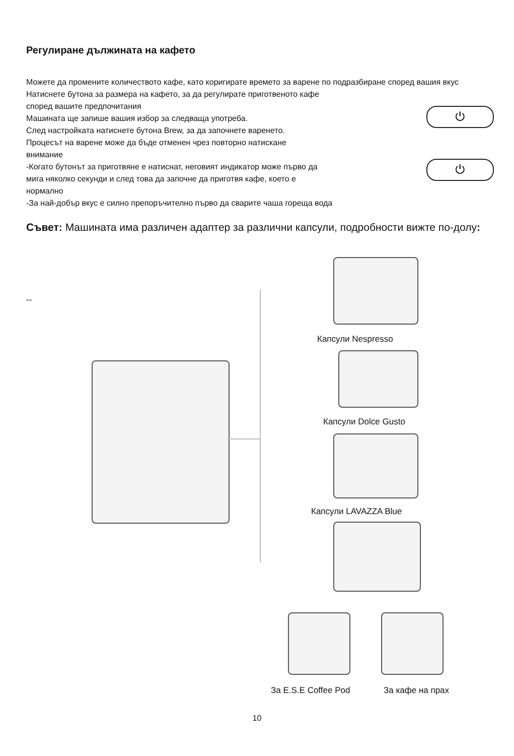Регулиране дължината на кафето
⏻
⏻
Можете да промените количеството кафе, като коригирате времето за варене по подразбиране според вашия вкус
Натиснете бутона за размера на кафето, за да регулирате приготвеното кафе
според вашите предпочитания
Машината ще запише вашия избор за следваща употреба.
След настройката натиснете бутона Brew, за да започнете варенето.
Процесът на варене може да бъде отменен чрез повторно натискане
внимание
-Когато бутонът за приготвяне е натиснат, неговият индикатор може първо да
мига няколко секунди и след това да започне да приготвя кафе, което е
нормално
-За най-добър вкус е силно препоръчително първо да сварите чаша гореща вода
Съвет: Машината има различен адаптер за различни капсули, подробности вижте по-долу:
--
Капсули Nespresso
Капсули Dolce Gusto
Капсули LAVAZZA Blue
За E.S.E Coffee Pod За кафе на прах
10